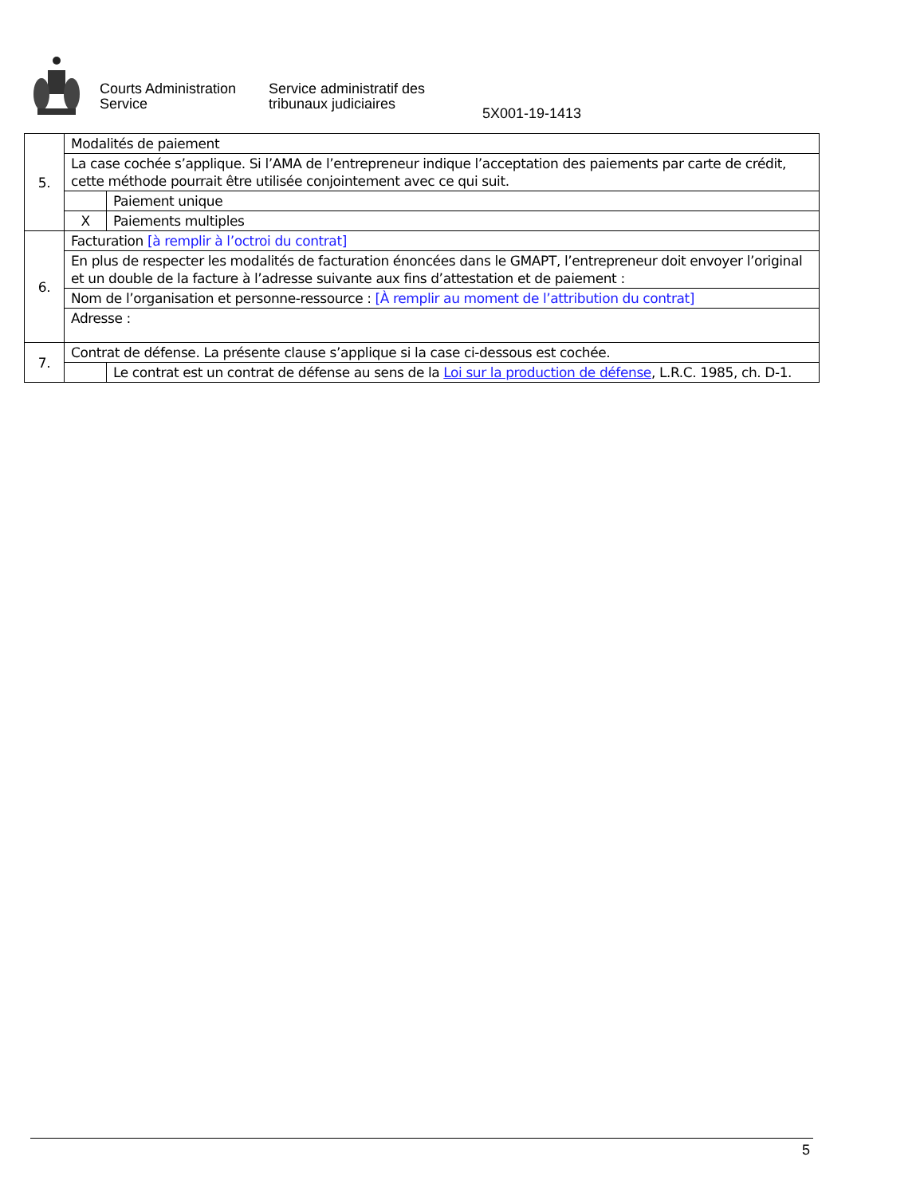Courts Administration
Service
Service administratif des
tribunaux judiciaires
5X001-19-1413
| 5. | Modalités de paiement | |
| | La case cochée s’applique. Si l’AMA de l’entrepreneur indique l’acceptation des paiements par carte de crédit, cette méthode pourrait être utilisée conjointement avec ce qui suit. | |
| | | Paiement unique |
| | X | Paiements multiples |
| 6. | Facturation [à remplir à l’octroi du contrat] | |
| | En plus de respecter les modalités de facturation énoncées dans le GMAPT, l’entrepreneur doit envoyer l’original et un double de la facture à l’adresse suivante aux fins d’attestation et de paiement : | |
| | Nom de l’organisation et personne-ressource : [À remplir au moment de l’attribution du contrat] | |
| | Adresse : | |
| 7. | Contrat de défense. La présente clause s’applique si la case ci-dessous est cochée. | |
| | | Le contrat est un contrat de défense au sens de la Loi sur la production de défense , L.R.C. 1985, ch. D-1. |
5